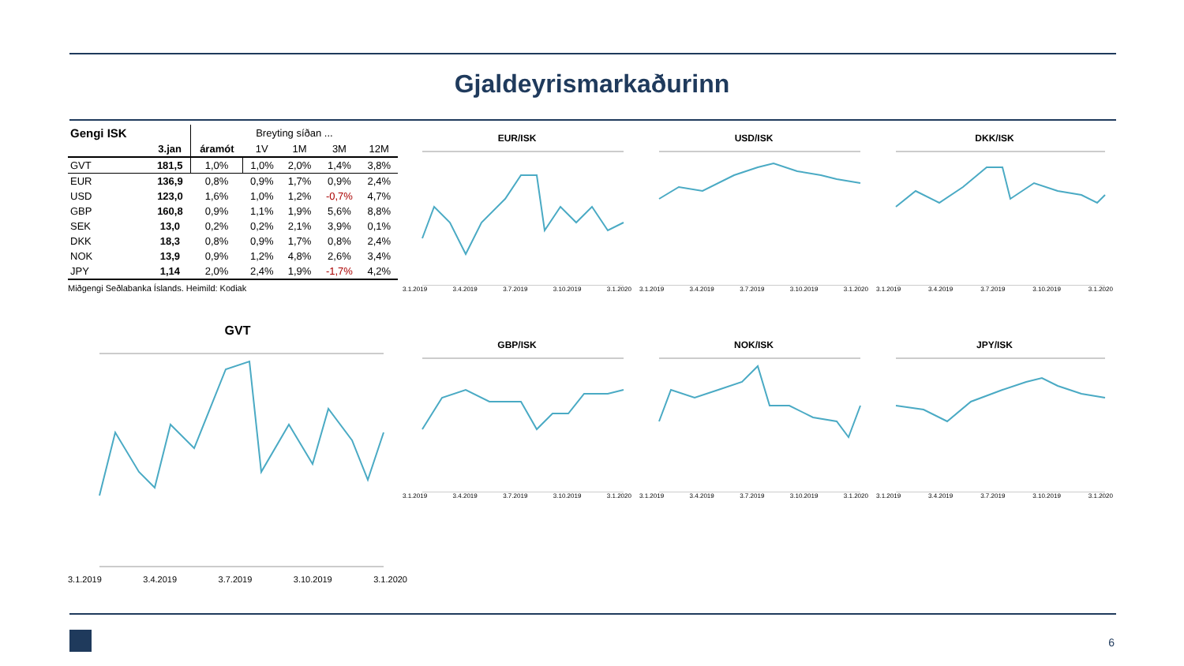Gjaldeyrismarkaðurinn
| Gengi ISK | | Breyting síðan ... | | | | |
| --- | --- | --- | --- | --- | --- | --- |
| | 3.jan | áramót | 1V | 1M | 3M | 12M |
| GVT | 181,5 | 1,0% | 1,0% | 2,0% | 1,4% | 3,8% |
| EUR | 136,9 | 0,8% | 0,9% | 1,7% | 0,9% | 2,4% |
| USD | 123,0 | 1,6% | 1,0% | 1,2% | -0,7% | 4,7% |
| GBP | 160,8 | 0,9% | 1,1% | 1,9% | 5,6% | 8,8% |
| SEK | 13,0 | 0,2% | 0,2% | 2,1% | 3,9% | 0,1% |
| DKK | 18,3 | 0,8% | 0,9% | 1,7% | 0,8% | 2,4% |
| NOK | 13,9 | 0,9% | 1,2% | 4,8% | 2,6% | 3,4% |
| JPY | 1,14 | 2,0% | 2,4% | 1,9% | -1,7% | 4,2% |
Miðgengi Seðlabanka Íslands. Heimild: Kodiak
EUR/ISK
3.1.2019 3.4.2019 3.7.2019 3.10.2019 3.1.2020
USD/ISK
3.1.2019 3.4.2019 3.7.2019 3.10.2019 3.1.2020
DKK/ISK
3.1.2019 3.4.2019 3.7.2019 3.10.2019 3.1.2020
GVT
3.1.2019 3.4.2019 3.7.2019 3.10.2019 3.1.2020
GBP/ISK
3.1.2019 3.4.2019 3.7.2019 3.10.2019 3.1.2020
NOK/ISK
3.1.2019 3.4.2019 3.7.2019 3.10.2019 3.1.2020
JPY/ISK
3.1.2019 3.4.2019 3.7.2019 3.10.2019 3.1.2020
6